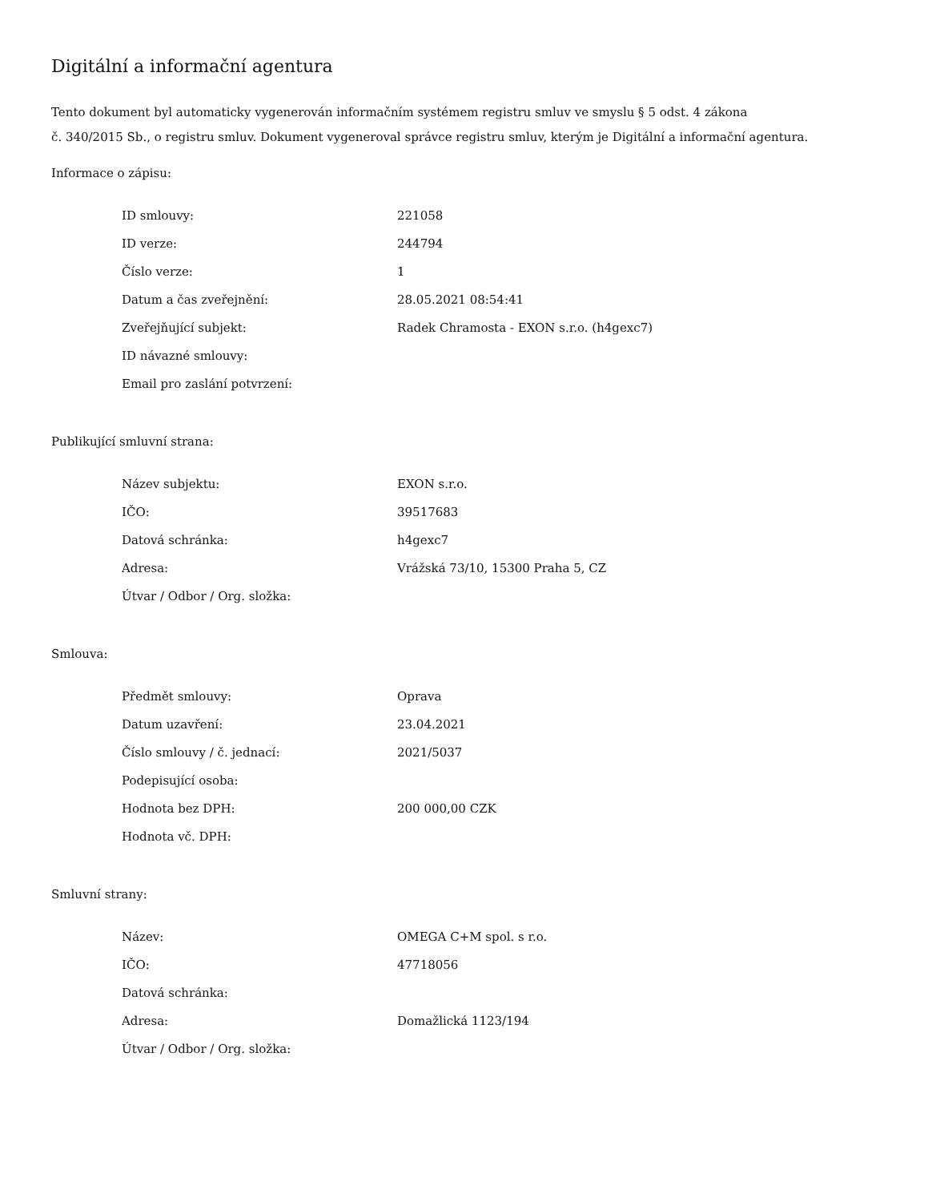Digitální a informační agentura
Tento dokument byl automaticky vygenerován informačním systémem registru smluv ve smyslu § 5 odst. 4 zákona
č. 340/2015 Sb., o registru smluv. Dokument vygeneroval správce registru smluv, kterým je Digitální a informační agentura.
Informace o zápisu:
| ID smlouvy: | 221058 |
| ID verze: | 244794 |
| Číslo verze: | 1 |
| Datum a čas zveřejnění: | 28.05.2021 08:54:41 |
| Zveřejňující subjekt: | Radek Chramosta - EXON s.r.o. (h4gexc7) |
| ID návazné smlouvy: | |
| Email pro zaslání potvrzení: | |
Publikující smluvní strana:
| Název subjektu: | EXON s.r.o. |
| IČO: | 39517683 |
| Datová schránka: | h4gexc7 |
| Adresa: | Vrážská 73/10, 15300 Praha 5, CZ |
| Útvar / Odbor / Org. složka: | |
Smlouva:
| Předmět smlouvy: | Oprava |
| Datum uzavření: | 23.04.2021 |
| Číslo smlouvy / č. jednací: | 2021/5037 |
| Podepisující osoba: | |
| Hodnota bez DPH: | 200 000,00 CZK |
| Hodnota vč. DPH: | |
Smluvní strany:
| Název: | OMEGA C+M spol. s r.o. |
| IČO: | 47718056 |
| Datová schránka: | |
| Adresa: | Domažlická 1123/194 |
| Útvar / Odbor / Org. složka: | |